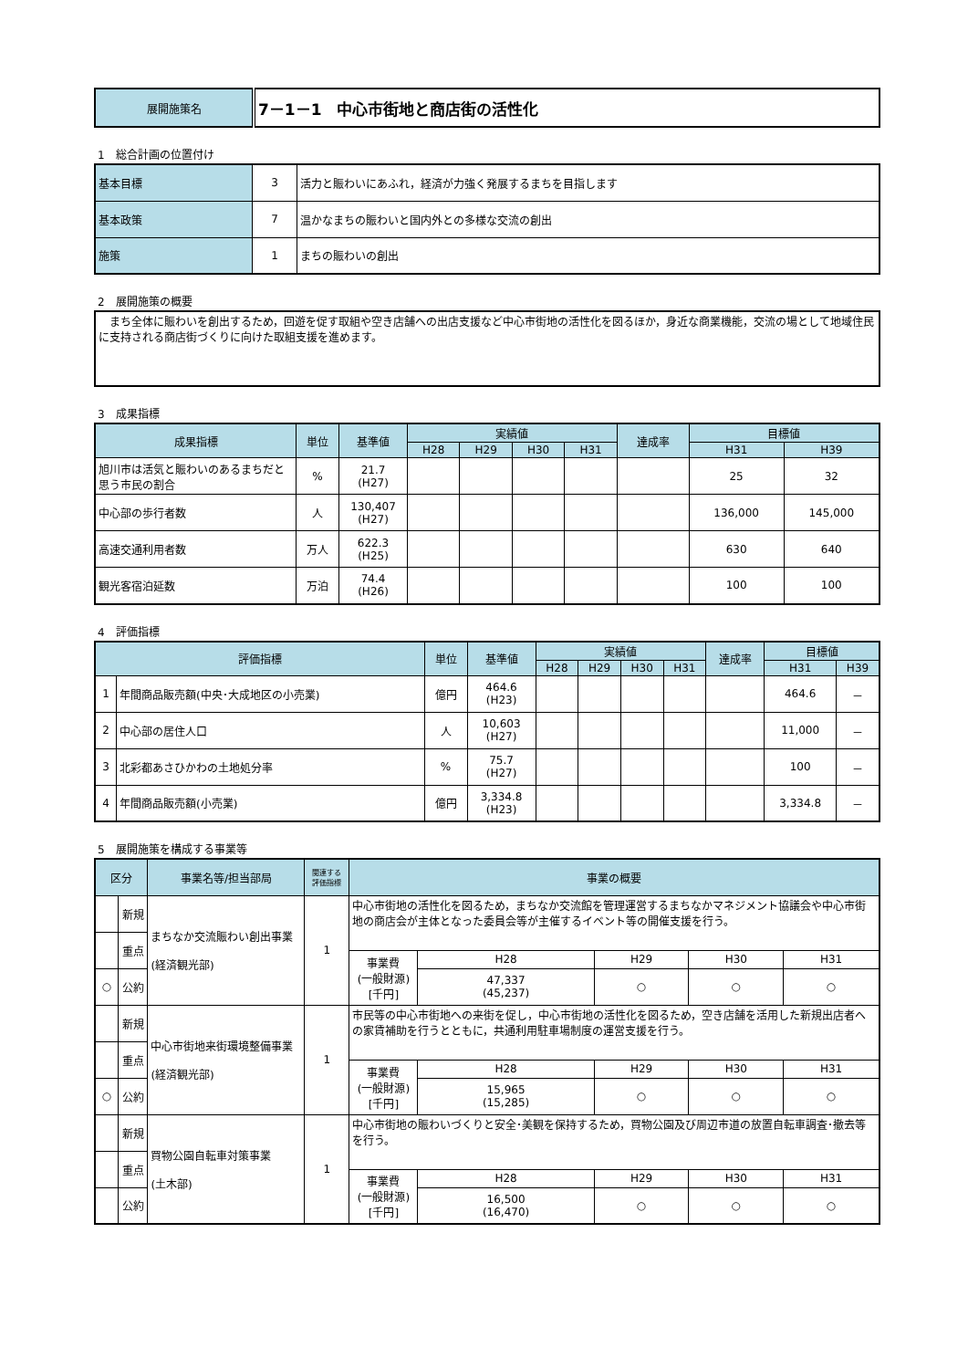| 展開施策名 | 7－1－1 中心市街地と商店街の活性化 |
1　総合計画の位置付け
| 基本目標 | 3 | 活力と賑わいにあふれ，経済が力強く発展するまちを目指します |
| 基本政策 | 7 | 温かなまちの賑わいと国内外との多様な交流の創出 |
| 施策 | 1 | まちの賑わいの創出 |
2　展開施策の概要
| まち全体に賑わいを創出するため，回遊を促す取組や空き店舗への出店支援など中心市街地の活性化を図るほか，身近な商業機能，交流の場として地域住民に支持される商店街づくりに向けた取組支援を進めます。 |
3　成果指標
| 成果指標 | 単位 | 基準値 | 実績値 | | | | 達成率 | 目標値 | |
| --- | --- | --- | --- | --- | --- | --- | --- | --- | --- |
| | | | H28 | H29 | H30 | H31 | | H31 | H39 |
| 旭川市は活気と賑わいのあるまちだと思う市民の割合 | % | 21.7 (H27) | | | | | | 25 | 32 |
| 中心部の歩行者数 | 人 | 130,407 (H27) | | | | | | 136,000 | 145,000 |
| 高速交通利用者数 | 万人 | 622.3 (H25) | | | | | | 630 | 640 |
| 観光客宿泊延数 | 万泊 | 74.4 (H26) | | | | | | 100 | 100 |
4　評価指標
| 評価指標 | | 単位 | 基準値 | 実績値 | | | | 達成率 | 目標値 | |
| --- | --- | --- | --- | --- | --- | --- | --- | --- | --- | --- |
| | | | | H28 | H29 | H30 | H31 | | H31 | H39 |
| 1 | 年間商品販売額(中央･大成地区の小売業) | 億円 | 464.6 (H23) | | | | | | 464.6 | － |
| 2 | 中心部の居住人口 | 人 | 10,603 (H27) | | | | | | 11,000 | － |
| 3 | 北彩都あさひかわの土地処分率 | % | 75.7 (H27) | | | | | | 100 | － |
| 4 | 年間商品販売額(小売業) | 億円 | 3,334.8 (H23) | | | | | | 3,334.8 | － |
5　展開施策を構成する事業等
| 区分 | | 事業名等/担当部局 | 関連する 評価指標 | 事業の概要 | | | | |
| --- | --- | --- | --- | --- | --- | --- | --- | --- |
| | 新規 | まちなか交流賑わい創出事業 (経済観光部) | 1 | 中心市街地の活性化を図るため，まちなか交流館を管理運営するまちなかマネジメント協議会や中心市街地の商店会が主体となった委員会等が主催するイベント等の開催支援を行う。 | | | | |
| | 重点 | | | | | | | |
| | | | | 事業費 (一般財源) [千円] | H28 | H29 | H30 | H31 |
| ○ | 公約 | | | | 47,337 (45,237) | ○ | ○ | ○ |
| | 新規 | 中心市街地来街環境整備事業 (経済観光部) | 1 | 市民等の中心市街地への来街を促し，中心市街地の活性化を図るため，空き店舗を活用した新規出店者への家賃補助を行うとともに，共通利用駐車場制度の運営支援を行う。 | | | | |
| | 重点 | | | | | | | |
| | | | | 事業費 (一般財源) [千円] | H28 | H29 | H30 | H31 |
| ○ | 公約 | | | | 15,965 (15,285) | ○ | ○ | ○ |
| | 新規 | 買物公園自転車対策事業 (土木部) | 1 | 中心市街地の賑わいづくりと安全･美観を保持するため，買物公園及び周辺市道の放置自転車調査･撤去等を行う。 | | | | |
| | 重点 | | | | | | | |
| | | | | 事業費 (一般財源) [千円] | H28 | H29 | H30 | H31 |
| | 公約 | | | | 16,500 (16,470) | ○ | ○ | ○ |